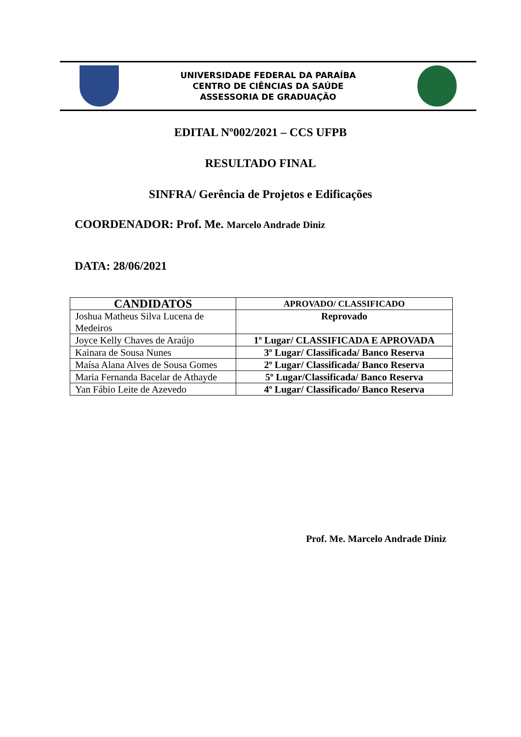UNIVERSIDADE FEDERAL DA PARAÍBA
CENTRO DE CIÊNCIAS DA SAÚDE
ASSESSORIA DE GRADUAÇÃO
EDITAL Nº002/2021 – CCS UFPB
RESULTADO FINAL
SINFRA/ Gerência de Projetos e Edificações
COORDENADOR: Prof. Me. Marcelo Andrade Diniz
DATA: 28/06/2021
| CANDIDATOS | APROVADO/ CLASSIFICADO |
| --- | --- |
| Joshua Matheus Silva Lucena de Medeiros | Reprovado |
| Joyce Kelly Chaves de Araújo | 1º Lugar/ CLASSIFICADA E APROVADA |
| Kainara de Sousa Nunes | 3º Lugar/ Classificada/ Banco Reserva |
| Maísa Alana Alves de Sousa Gomes | 2º Lugar/ Classificada/ Banco Reserva |
| Maria Fernanda Bacelar de Athayde | 5º Lugar/Classificada/ Banco Reserva |
| Yan Fábio Leite de Azevedo | 4º Lugar/ Classificado/ Banco Reserva |
Prof. Me. Marcelo Andrade Diniz